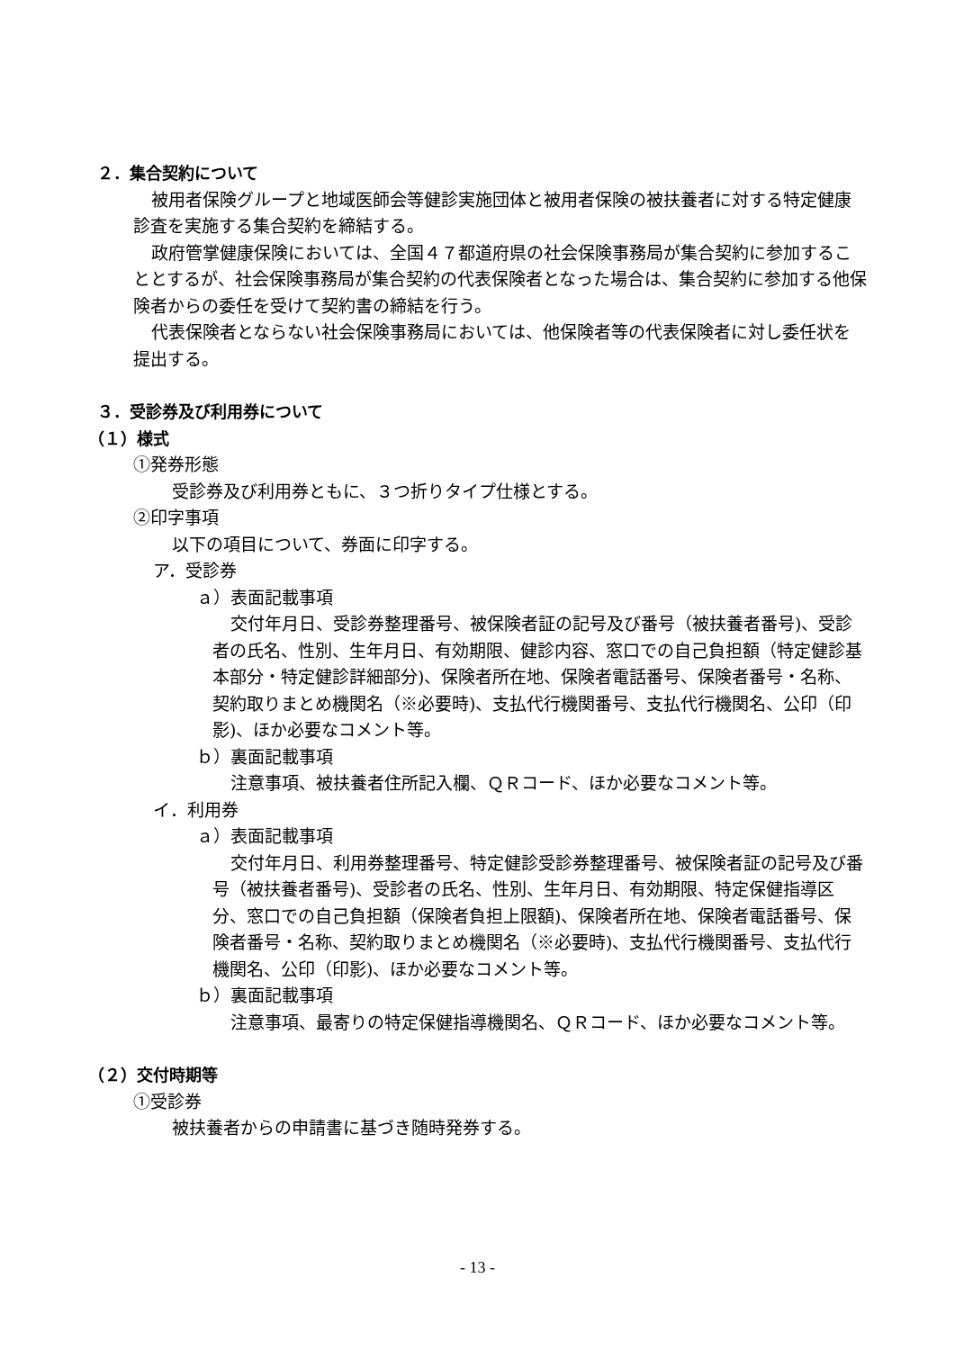２．集合契約について
被用者保険グループと地域医師会等健診実施団体と被用者保険の被扶養者に対する特定健康診査を実施する集合契約を締結する。
政府管掌健康保険においては、全国４７都道府県の社会保険事務局が集合契約に参加することとするが、社会保険事務局が集合契約の代表保険者となった場合は、集合契約に参加する他保険者からの委任を受けて契約書の締結を行う。
代表保険者とならない社会保険事務局においては、他保険者等の代表保険者に対し委任状を提出する。
３．受診券及び利用券について
（１）様式
①発券形態
受診券及び利用券ともに、３つ折りタイプ仕様とする。
②印字事項
以下の項目について、券面に印字する。
ア．受診券
ａ）表面記載事項
交付年月日、受診券整理番号、被保険者証の記号及び番号（被扶養者番号)、受診者の氏名、性別、生年月日、有効期限、健診内容、窓口での自己負担額（特定健診基本部分・特定健診詳細部分)、保険者所在地、保険者電話番号、保険者番号・名称、契約取りまとめ機関名（※必要時)、支払代行機関番号、支払代行機関名、公印（印影)、ほか必要なコメント等。
ｂ）裏面記載事項
注意事項、被扶養者住所記入欄、ＱＲコード、ほか必要なコメント等。
イ．利用券
ａ）表面記載事項
交付年月日、利用券整理番号、特定健診受診券整理番号、被保険者証の記号及び番号（被扶養者番号)、受診者の氏名、性別、生年月日、有効期限、特定保健指導区分、窓口での自己負担額（保険者負担上限額)、保険者所在地、保険者電話番号、保険者番号・名称、契約取りまとめ機関名（※必要時)、支払代行機関番号、支払代行機関名、公印（印影)、ほか必要なコメント等。
ｂ）裏面記載事項
注意事項、最寄りの特定保健指導機関名、ＱＲコード、ほか必要なコメント等。
（２）交付時期等
①受診券
被扶養者からの申請書に基づき随時発券する。
- 13 -